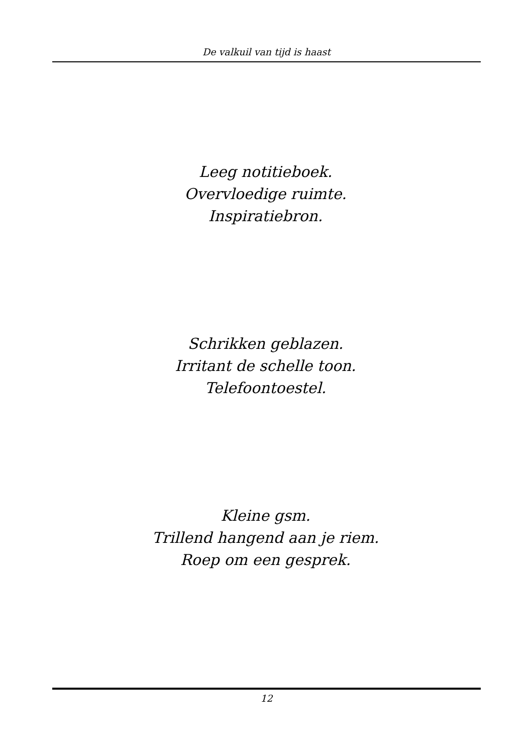De valkuil van tijd is haast
Leeg notitieboek.
Overvloedige ruimte.
Inspiratiebron.
Schrikken geblazen.
Irritant de schelle toon.
Telefoontoestel.
Kleine gsm.
Trillend hangend aan je riem.
Roep om een gesprek.
12